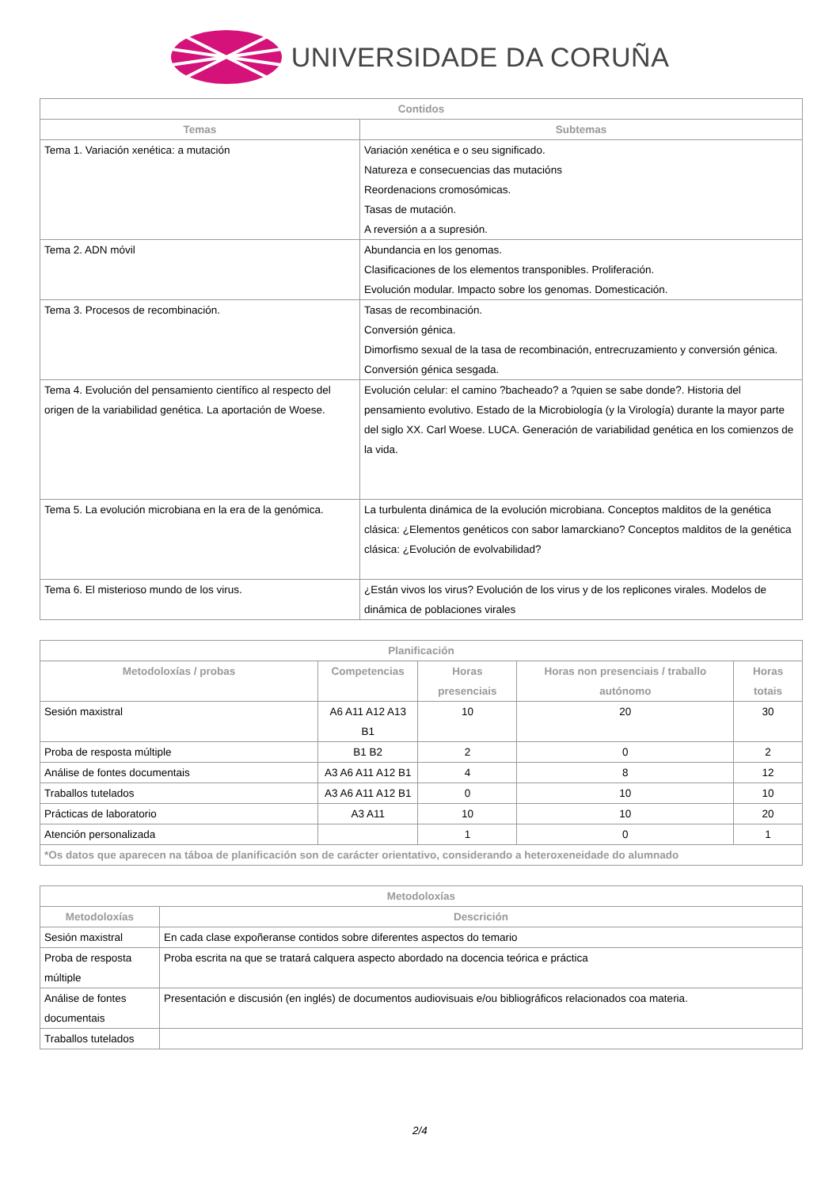UNIVERSIDADE DA CORUÑA
| Contidos | |
| --- | --- |
| Temas | Subtemas |
| Tema 1. Variación xenética: a mutación | Variación xenética e o seu significado. Natureza e consecuencias das mutacións Reordenacions cromosómicas. Tasas de mutación. A reversión a a supresión. |
| Tema 2. ADN móvil | Abundancia en los genomas. Clasificaciones de los elementos transponibles. Proliferación. Evolución modular. Impacto sobre los genomas. Domesticación. |
| Tema 3. Procesos de recombinación. | Tasas de recombinación. Conversión génica. Dimorfismo sexual de la tasa de recombinación, entrecruzamiento y conversión génica. Conversión génica sesgada. |
| Tema 4. Evolución del pensamiento científico al respecto del origen de la variabilidad genética. La aportación de Woese. | Evolución celular: el camino ?bacheado? a ?quien se sabe donde?. Historia del pensamiento evolutivo. Estado de la Microbiología (y la Virología) durante la mayor parte del siglo XX. Carl Woese. LUCA. Generación de variabilidad genética en los comienzos de la vida. |
| Tema 5. La evolución microbiana en la era de la genómica. | La turbulenta dinámica de la evolución microbiana. Conceptos malditos de la genética clásica: ¿Elementos genéticos con sabor lamarckiano? Conceptos malditos de la genética clásica: ¿Evolución de evolvabilidad? |
| Tema 6. El misterioso mundo de los virus. | ¿Están vivos los virus? Evolución de los virus y de los replicones virales. Modelos de dinámica de poblaciones virales |
| Planificación | | | | |
| --- | --- | --- | --- | --- |
| Metodoloxías / probas | Competencias | Horas presenciais | Horas non presenciais / traballo autónomo | Horas totais |
| Sesión maxistral | A6 A11 A12 A13 B1 | 10 | 20 | 30 |
| Proba de resposta múltiple | B1 B2 | 2 | 0 | 2 |
| Análise de fontes documentais | A3 A6 A11 A12 B1 | 4 | 8 | 12 |
| Traballos tutelados | A3 A6 A11 A12 B1 | 0 | 10 | 10 |
| Prácticas de laboratorio | A3 A11 | 10 | 10 | 20 |
| Atención personalizada | | 1 | 0 | 1 |
| *Os datos que aparecen na táboa de planificación son de carácter orientativo, considerando a heteroxeneidade do alumnado | | | | |
| Metodoloxías | |
| --- | --- |
| Metodoloxías | Descrición |
| Sesión maxistral | En cada clase expoñeranse contidos sobre diferentes aspectos do temario |
| Proba de resposta múltiple | Proba escrita na que se tratará calquera aspecto abordado na docencia teórica e práctica |
| Análise de fontes documentais | Presentación e discusión (en inglés) de documentos audiovisuais e/ou bibliográficos relacionados coa materia. |
| Traballos tutelados | |
2/4